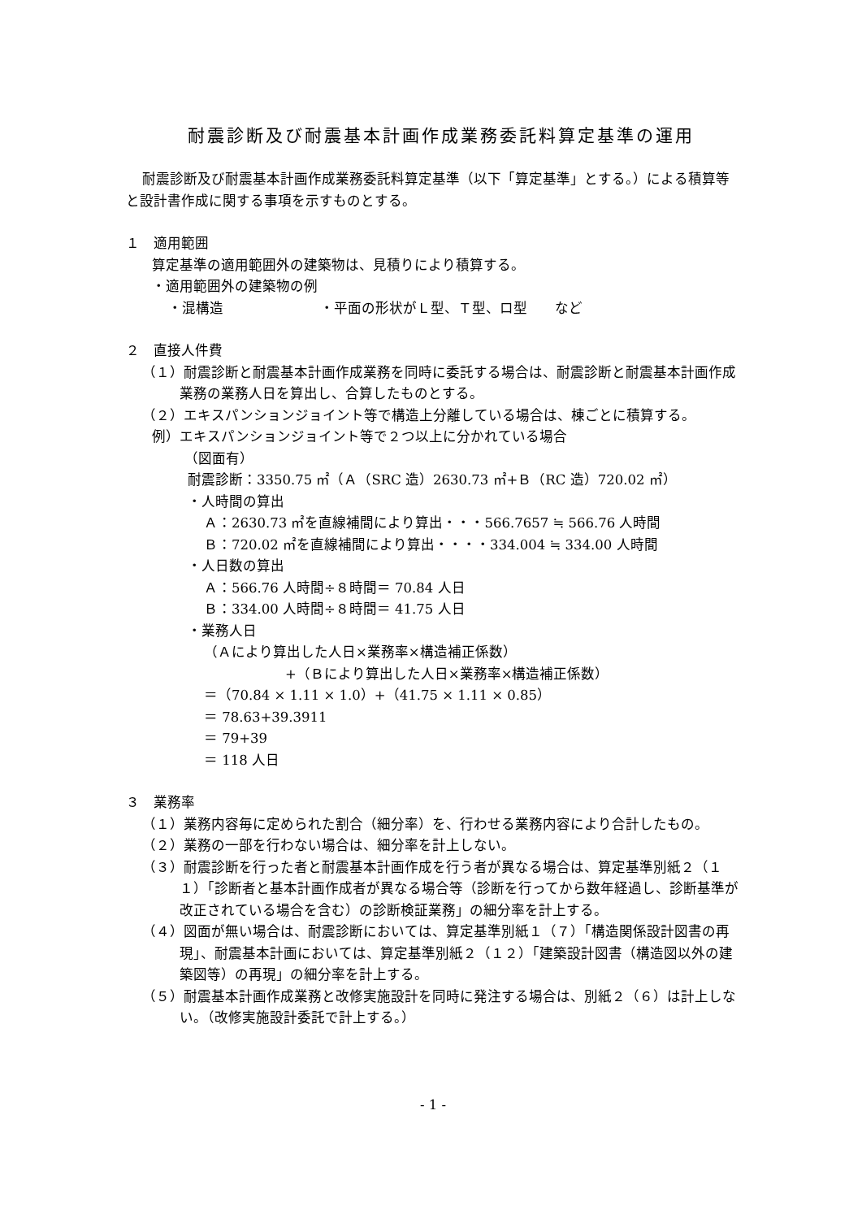耐震診断及び耐震基本計画作成業務委託料算定基準の運用
耐震診断及び耐震基本計画作成業務委託料算定基準（以下「算定基準」とする。）による積算等と設計書作成に関する事項を示すものとする。
１　適用範囲
算定基準の適用範囲外の建築物は、見積りにより積算する。
・適用範囲外の建築物の例
・混構造　　　　　　　・平面の形状がＬ型、Ｔ型、ロ型　　など
２　直接人件費
（１）耐震診断と耐震基本計画作成業務を同時に委託する場合は、耐震診断と耐震基本計画作成業務の業務人日を算出し、合算したものとする。
（２）エキスパンションジョイント等で構造上分離している場合は、棟ごとに積算する。
例）エキスパンションジョイント等で２つ以上に分かれている場合
（図面有）
耐震診断：3350.75 ㎡（Ａ（SRC 造）2630.73 ㎡+Ｂ（RC 造）720.02 ㎡）
・人時間の算出
Ａ：2630.73 ㎡を直線補間により算出・・・566.7657 ≒ 566.76 人時間
Ｂ：720.02 ㎡を直線補間により算出・・・・334.004 ≒ 334.00 人時間
・人日数の算出
Ａ：566.76 人時間÷８時間＝ 70.84 人日
Ｂ：334.00 人時間÷８時間＝ 41.75 人日
・業務人日
（Ａにより算出した人日×業務率×構造補正係数）
+（Ｂにより算出した人日×業務率×構造補正係数）
＝（70.84 × 1.11 × 1.0）+（41.75 × 1.11 × 0.85）
＝ 78.63+39.3911
＝ 79+39
＝ 118 人日
３　業務率
（１）業務内容毎に定められた割合（細分率）を、行わせる業務内容により合計したもの。
（２）業務の一部を行わない場合は、細分率を計上しない。
（３）耐震診断を行った者と耐震基本計画作成を行う者が異なる場合は、算定基準別紙２（１１）「診断者と基本計画作成者が異なる場合等（診断を行ってから数年経過し、診断基準が改正されている場合を含む）の診断検証業務」の細分率を計上する。
（４）図面が無い場合は、耐震診断においては、算定基準別紙１（７）「構造関係設計図書の再現」、耐震基本計画においては、算定基準別紙２（１２）「建築設計図書（構造図以外の建築図等）の再現」の細分率を計上する。
（５）耐震基本計画作成業務と改修実施設計を同時に発注する場合は、別紙２（６）は計上しない。（改修実施設計委託で計上する。）
- 1 -